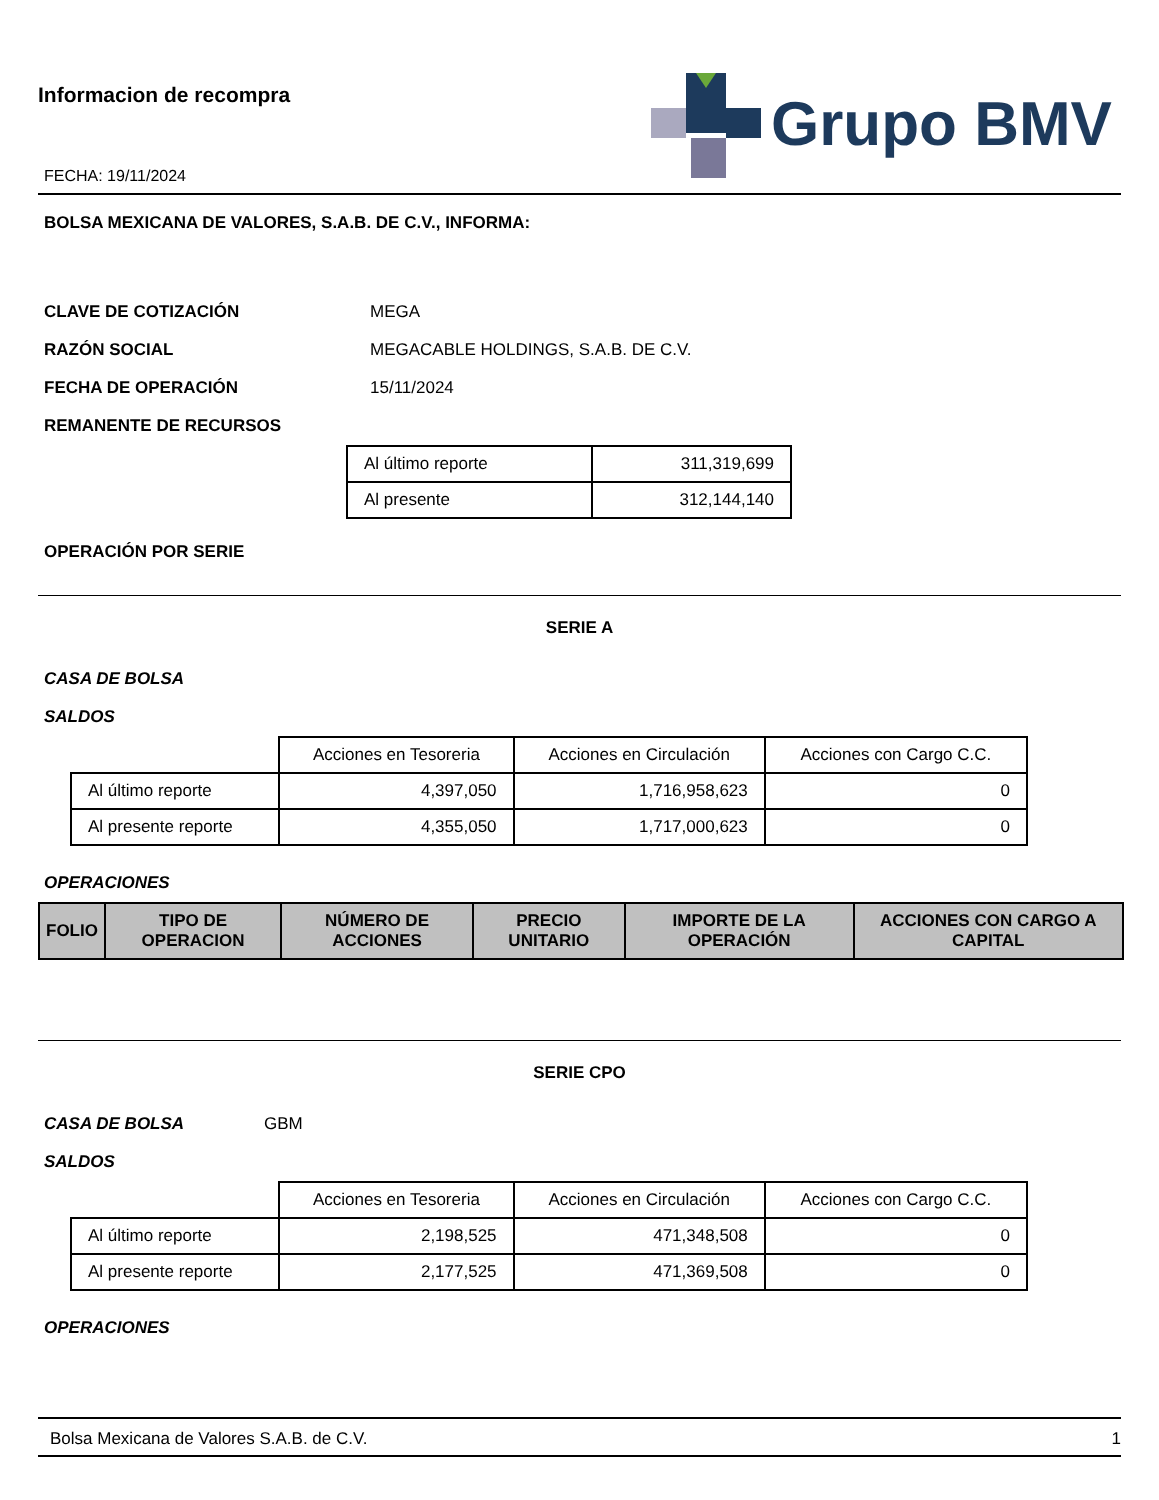Informacion de recompra
FECHA: 19/11/2024
Grupo BMV
BOLSA MEXICANA DE VALORES, S.A.B. DE C.V., INFORMA:
CLAVE DE COTIZACIÓN MEGA
RAZÓN SOCIAL MEGACABLE HOLDINGS, S.A.B. DE C.V.
FECHA DE OPERACIÓN 15/11/2024
REMANENTE DE RECURSOS
| Al último reporte | 311,319,699 |
| Al presente | 312,144,140 |
OPERACIÓN POR SERIE
SERIE A
CASA DE BOLSA
SALDOS
| | Acciones en Tesoreria | Acciones en Circulación | Acciones con Cargo C.C. |
| Al último reporte | 4,397,050 | 1,716,958,623 | 0 |
| Al presente reporte | 4,355,050 | 1,717,000,623 | 0 |
OPERACIONES
| FOLIO | TIPO DE OPERACION | NÚMERO DE ACCIONES | PRECIO UNITARIO | IMPORTE DE LA OPERACIÓN | ACCIONES CON CARGO A CAPITAL |
| --- | --- | --- | --- | --- | --- |
SERIE CPO
CASA DE BOLSA GBM
SALDOS
| | Acciones en Tesoreria | Acciones en Circulación | Acciones con Cargo C.C. |
| Al último reporte | 2,198,525 | 471,348,508 | 0 |
| Al presente reporte | 2,177,525 | 471,369,508 | 0 |
OPERACIONES
Bolsa Mexicana de Valores S.A.B. de C.V. 1